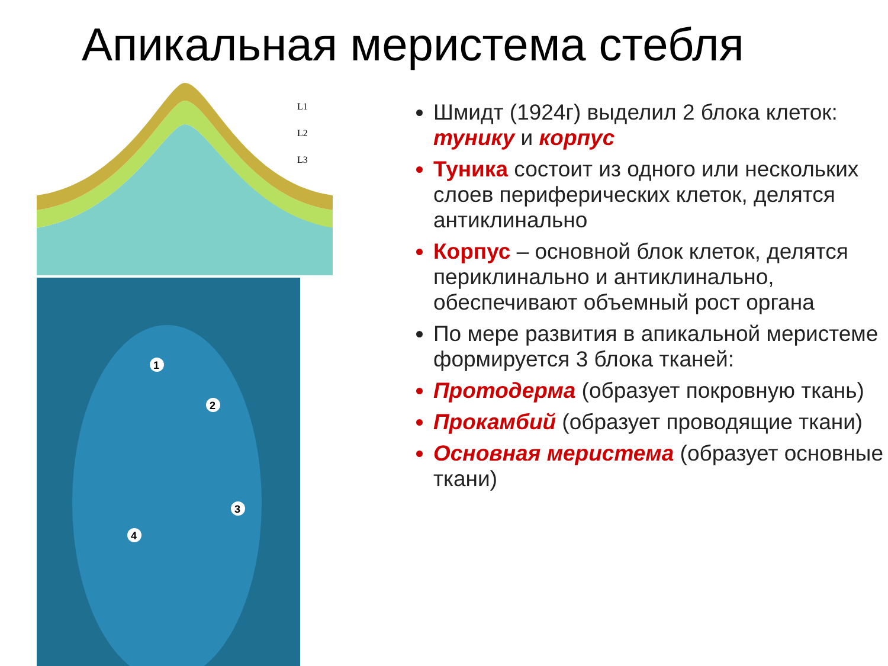Апикальная меристема стебля
L1
L2
L3
1
2
3
4
Шмидт (1924г) выделил 2 блока клеток: тунику и корпус
Туника состоит из одного или нескольких слоев периферических клеток, делятся антиклинально
Корпус – основной блок клеток, делятся периклинально и антиклинально, обеспечивают объемный рост органа
По мере развития в апикальной меристеме формируется 3 блока тканей:
Протодерма (образует покровную ткань)
Прокамбий (образует проводящие ткани)
Основная меристема (образует основные ткани)